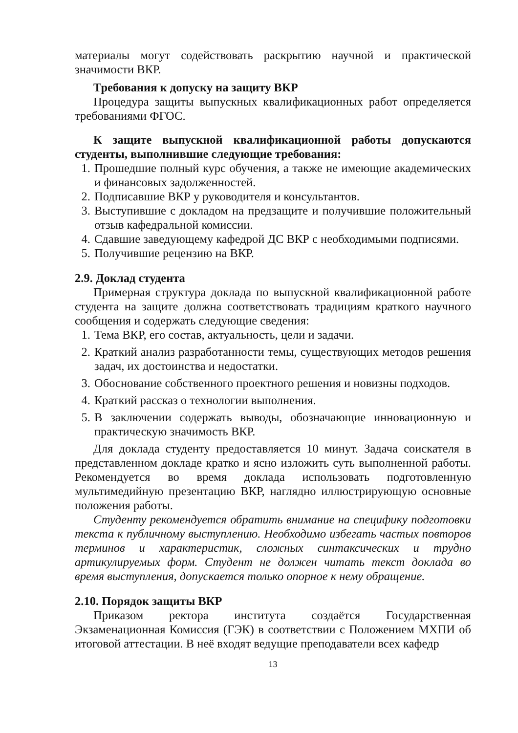материалы могут содействовать раскрытию научной и практической значимости ВКР.
Требования к допуску на защиту ВКР
Процедура защиты выпускных квалификационных работ определяется требованиями ФГОС.
К защите выпускной квалификационной работы допускаются студенты, выполнившие следующие требования:
1. Прошедшие полный курс обучения, а также не имеющие академических и финансовых задолженностей.
2. Подписавшие ВКР у руководителя и консультантов.
3. Выступившие с докладом на предзащите и получившие положительный отзыв кафедральной комиссии.
4. Сдавшие заведующему кафедрой ДС ВКР с необходимыми подписями.
5. Получившие рецензию на ВКР.
2.9. Доклад студента
Примерная структура доклада по выпускной квалификационной работе студента на защите должна соответствовать традициям краткого научного сообщения и содержать следующие сведения:
1. Тема ВКР, его состав, актуальность, цели и задачи.
2. Краткий анализ разработанности темы, существующих методов решения задач, их достоинства и недостатки.
3. Обоснование собственного проектного решения и новизны подходов.
4. Краткий рассказ о технологии выполнения.
5. В заключении содержать выводы, обозначающие инновационную и практическую значимость ВКР.
Для доклада студенту предоставляется 10 минут. Задача соискателя в представленном докладе кратко и ясно изложить суть выполненной работы. Рекомендуется во время доклада использовать подготовленную мультимедийную презентацию ВКР, наглядно иллюстрирующую основные положения работы.
Студенту рекомендуется обратить внимание на специфику подготовки текста к публичному выступлению. Необходимо избегать частых повторов терминов и характеристик, сложных синтаксических и трудно артикулируемых форм. Студент не должен читать текст доклада во время выступления, допускается только опорное к нему обращение.
2.10. Порядок защиты ВКР
Приказом ректора института создаётся Государственная Экзаменационная Комиссия (ГЭК) в соответствии с Положением МХПИ об итоговой аттестации. В неё входят ведущие преподаватели всех кафедр
13